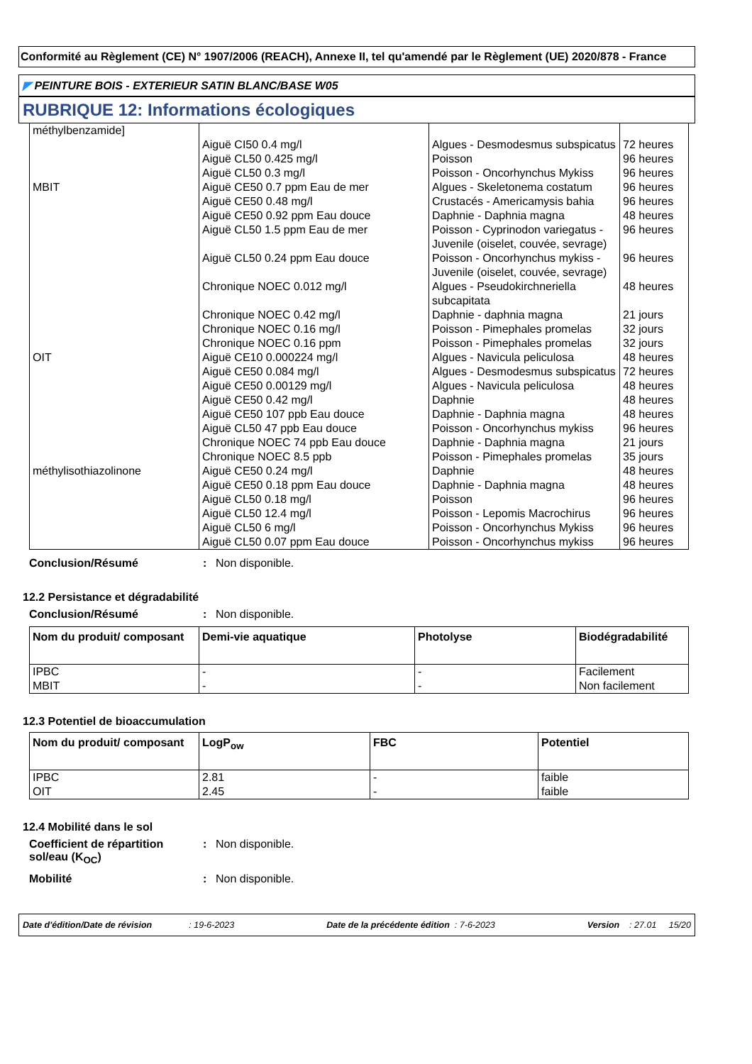Conformité au Règlement (CE) N° 1907/2006 (REACH), Annexe II, tel qu'amendé par le Règlement (UE) 2020/878 - France
◤ PEINTURE BOIS - EXTERIEUR SATIN BLANC/BASE W05
RUBRIQUE 12: Informations écologiques
| méthylbenzamide] | | | |
| | Aiguë CI50 0.4 mg/l | Algues - Desmodesmus subspicatus | 72 heures |
| | Aiguë CL50 0.425 mg/l | Poisson | 96 heures |
| | Aiguë CL50 0.3 mg/l | Poisson - Oncorhynchus Mykiss | 96 heures |
| MBIT | Aiguë CE50 0.7 ppm Eau de mer | Algues - Skeletonema costatum | 96 heures |
| | Aiguë CE50 0.48 mg/l | Crustacés - Americamysis bahia | 96 heures |
| | Aiguë CE50 0.92 ppm Eau douce | Daphnie - Daphnia magna | 48 heures |
| | Aiguë CL50 1.5 ppm Eau de mer | Poisson - Cyprinodon variegatus - Juvenile (oiselet, couvée, sevrage) | 96 heures |
| | Aiguë CL50 0.24 ppm Eau douce | Poisson - Oncorhynchus mykiss - Juvenile (oiselet, couvée, sevrage) | 96 heures |
| | Chronique NOEC 0.012 mg/l | Algues - Pseudokirchneriella subcapitata | 48 heures |
| | Chronique NOEC 0.42 mg/l | Daphnie - daphnia magna | 21 jours |
| | Chronique NOEC 0.16 mg/l | Poisson - Pimephales promelas | 32 jours |
| | Chronique NOEC 0.16 ppm | Poisson - Pimephales promelas | 32 jours |
| OIT | Aiguë CE10 0.000224 mg/l | Algues - Navicula peliculosa | 48 heures |
| | Aiguë CE50 0.084 mg/l | Algues - Desmodesmus subspicatus | 72 heures |
| | Aiguë CE50 0.00129 mg/l | Algues - Navicula peliculosa | 48 heures |
| | Aiguë CE50 0.42 mg/l | Daphnie | 48 heures |
| | Aiguë CE50 107 ppb Eau douce | Daphnie - Daphnia magna | 48 heures |
| | Aiguë CL50 47 ppb Eau douce | Poisson - Oncorhynchus mykiss | 96 heures |
| | Chronique NOEC 74 ppb Eau douce | Daphnie - Daphnia magna | 21 jours |
| | Chronique NOEC 8.5 ppb | Poisson - Pimephales promelas | 35 jours |
| méthylisothiazolinone | Aiguë CE50 0.24 mg/l | Daphnie | 48 heures |
| | Aiguë CE50 0.18 ppm Eau douce | Daphnie - Daphnia magna | 48 heures |
| | Aiguë CL50 0.18 mg/l | Poisson | 96 heures |
| | Aiguë CL50 12.4 mg/l | Poisson - Lepomis Macrochirus | 96 heures |
| | Aiguë CL50 6 mg/l | Poisson - Oncorhynchus Mykiss | 96 heures |
| | Aiguë CL50 0.07 ppm Eau douce | Poisson - Oncorhynchus mykiss | 96 heures |
Conclusion/Résumé : Non disponible.
12.2 Persistance et dégradabilité
Conclusion/Résumé : Non disponible.
| Nom du produit/ composant | Demi-vie aquatique | Photolyse | Biodégradabilité |
| --- | --- | --- | --- |
| IPBC MBIT | - - | - - | Facilement Non facilement |
12.3 Potentiel de bioaccumulation
| Nom du produit/ composant | LogP<sub>ow</sub> | FBC | Potentiel |
| --- | --- | --- | --- |
| IPBC OIT | 2.81 2.45 | - - | faible faible |
12.4 Mobilité dans le sol
Coefficient de répartition sol/eau (K<sub>OC</sub>)
: Non disponible.
Mobilité : Non disponible.
Date d'édition/Date de révision : 19-6-2023 Date de la précédente édition : 7-6-2023 Version : 27.01 15/20